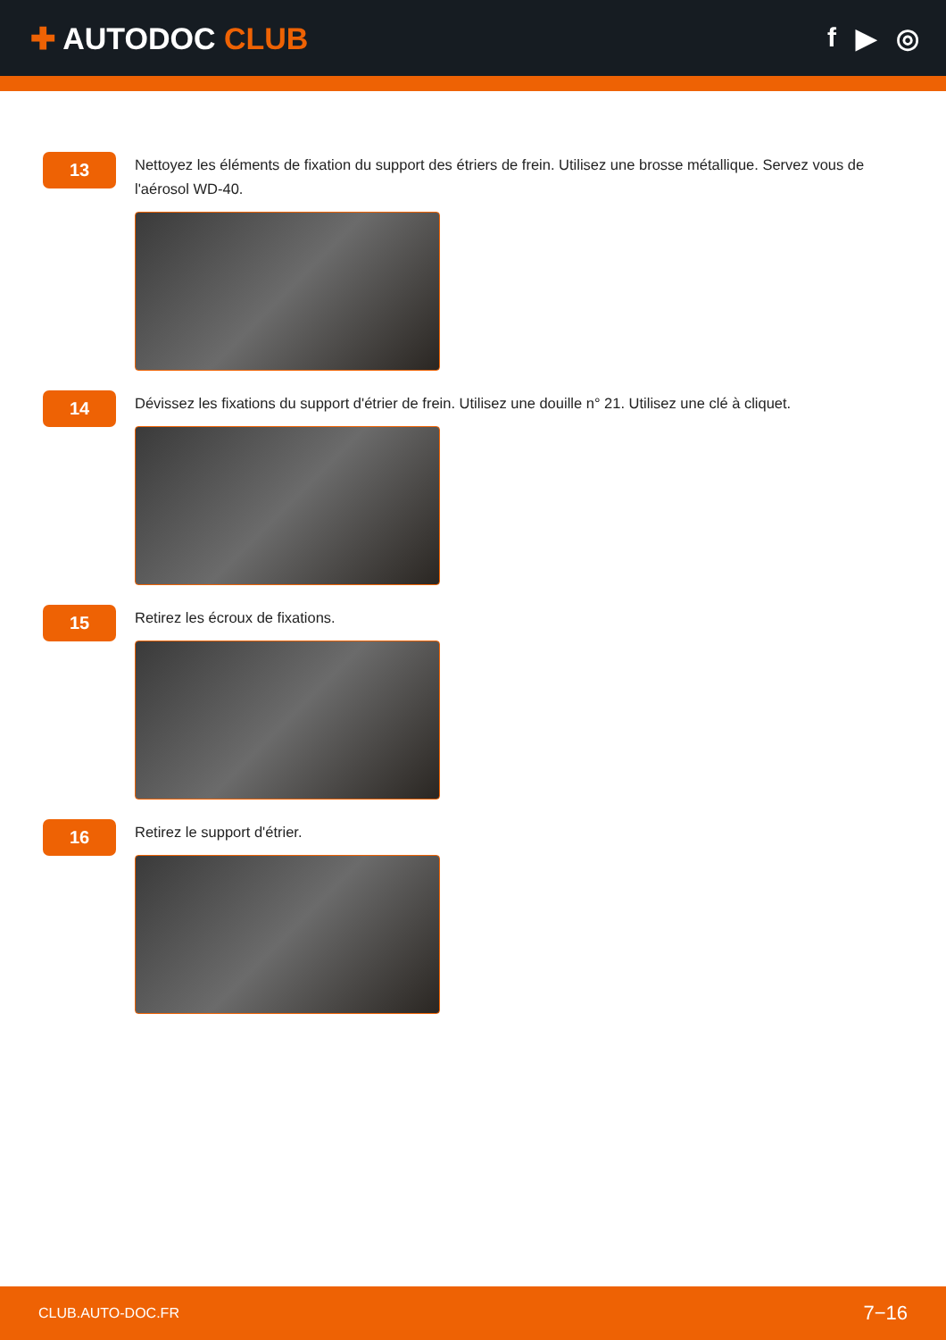✚ AUTODOC CLUB f ▶ ◎
13
Nettoyez les éléments de fixation du support des étriers de frein. Utilisez une brosse métallique. Servez vous de l'aérosol WD-40.
14
Dévissez les fixations du support d'étrier de frein. Utilisez une douille n° 21. Utilisez une clé à cliquet.
15
Retirez les écroux de fixations.
16
Retirez le support d'étrier.
CLUB.AUTO-DOC.FR 7−16